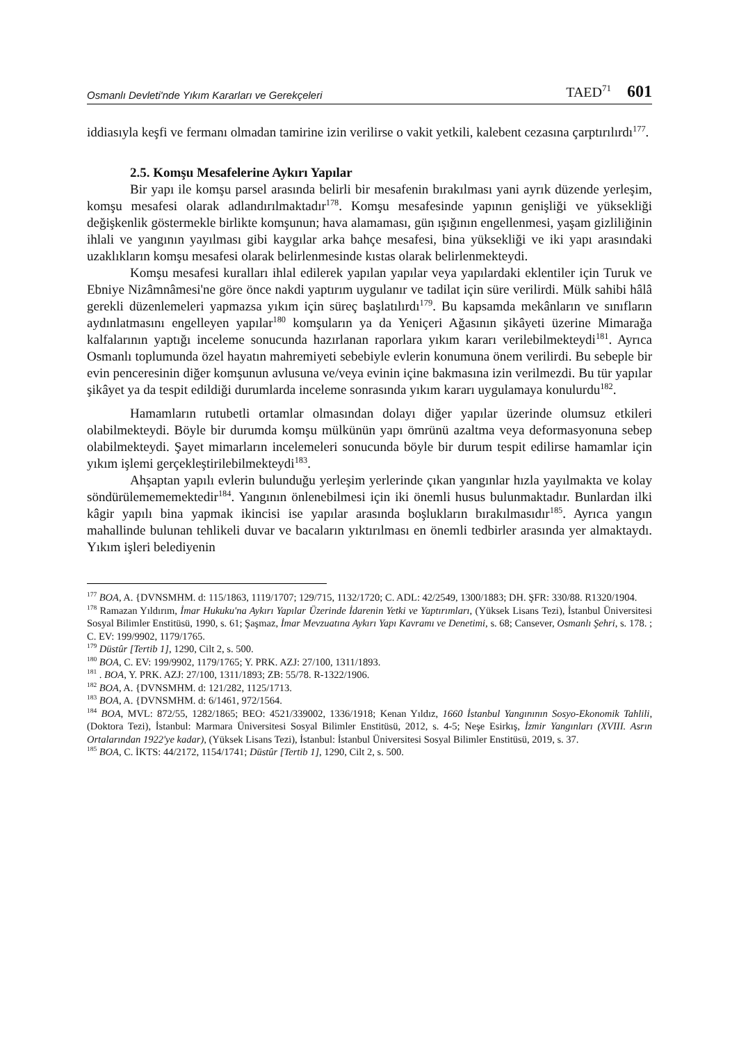Osmanlı Devleti'nde Yıkım Kararları ve Gerekçeleri TAED<sup>71</sup> 601
iddiasıyla keşfi ve fermanı olmadan tamirine izin verilirse o vakit yetkili, kalebent cezasına çarptırılırdı<sup>177</sup>.
2.5. Komşu Mesafelerine Aykırı Yapılar
Bir yapı ile komşu parsel arasında belirli bir mesafenin bırakılması yani ayrık düzende yerleşim, komşu mesafesi olarak adlandırılmaktadır<sup>178</sup>. Komşu mesafesinde yapının genişliği ve yüksekliği değişkenlik göstermekle birlikte komşunun; hava alamaması, gün ışığının engellenmesi, yaşam gizliliğinin ihlali ve yangının yayılması gibi kaygılar arka bahçe mesafesi, bina yüksekliği ve iki yapı arasındaki uzaklıkların komşu mesafesi olarak belirlenmesinde kıstas olarak belirlenmekteydi.
Komşu mesafesi kuralları ihlal edilerek yapılan yapılar veya yapılardaki eklentiler için Turuk ve Ebniye Nizâmnâmesi'ne göre önce nakdi yaptırım uygulanır ve tadilat için süre verilirdi. Mülk sahibi hâlâ gerekli düzenlemeleri yapmazsa yıkım için süreç başlatılırdı<sup>179</sup>. Bu kapsamda mekânların ve sınıfların aydınlatmasını engelleyen yapılar<sup>180</sup> komşuların ya da Yeniçeri Ağasının şikâyeti üzerine Mimarağa kalfalarının yaptığı inceleme sonucunda hazırlanan raporlara yıkım kararı verilebilmekteydi<sup>181</sup>. Ayrıca Osmanlı toplumunda özel hayatın mahremiyeti sebebiyle evlerin konumuna önem verilirdi. Bu sebeple bir evin penceresinin diğer komşunun avlusuna ve/veya evinin içine bakmasına izin verilmezdi. Bu tür yapılar şikâyet ya da tespit edildiği durumlarda inceleme sonrasında yıkım kararı uygulamaya konulurdu<sup>182</sup>.
Hamamların rutubetli ortamlar olmasından dolayı diğer yapılar üzerinde olumsuz etkileri olabilmekteydi. Böyle bir durumda komşu mülkünün yapı ömrünü azaltma veya deformasyonuna sebep olabilmekteydi. Şayet mimarların incelemeleri sonucunda böyle bir durum tespit edilirse hamamlar için yıkım işlemi gerçekleştirilebilmekteydi<sup>183</sup>.
Ahşaptan yapılı evlerin bulunduğu yerleşim yerlerinde çıkan yangınlar hızla yayılmakta ve kolay söndürülemememektedir<sup>184</sup>. Yangının önlenebilmesi için iki önemli husus bulunmaktadır. Bunlardan ilki kâgir yapılı bina yapmak ikincisi ise yapılar arasında boşlukların bırakılmasıdır<sup>185</sup>. Ayrıca yangın mahallinde bulunan tehlikeli duvar ve bacaların yıktırılması en önemli tedbirler arasında yer almaktaydı. Yıkım işleri belediyenin
<sup>177</sup> BOA, A. {DVNSMHM. d: 115/1863, 1119/1707; 129/715, 1132/1720; C. ADL: 42/2549, 1300/1883; DH. ŞFR: 330/88. R1320/1904.
<sup>178</sup> Ramazan Yıldırım, İmar Hukuku'na Aykırı Yapılar Üzerinde İdarenin Yetki ve Yaptırımları, (Yüksek Lisans Tezi), İstanbul Üniversitesi Sosyal Bilimler Enstitüsü, 1990, s. 61; Şaşmaz, İmar Mevzuatına Aykırı Yapı Kavramı ve Denetimi, s. 68; Cansever, Osmanlı Şehri, s. 178. ; C. EV: 199/9902, 1179/1765.
<sup>179</sup> Düstûr [Tertib 1], 1290, Cilt 2, s. 500.
<sup>180</sup> BOA, C. EV: 199/9902, 1179/1765; Y. PRK. AZJ: 27/100, 1311/1893.
<sup>181</sup> . BOA, Y. PRK. AZJ: 27/100, 1311/1893; ZB: 55/78. R-1322/1906.
<sup>182</sup> BOA, A. {DVNSMHM. d: 121/282, 1125/1713.
<sup>183</sup> BOA, A. {DVNSMHM. d: 6/1461, 972/1564.
<sup>184</sup> BOA, MVL: 872/55, 1282/1865; BEO: 4521/339002, 1336/1918; Kenan Yıldız, 1660 İstanbul Yangınının Sosyo-Ekonomik Tahlili, (Doktora Tezi), İstanbul: Marmara Üniversitesi Sosyal Bilimler Enstitüsü, 2012, s. 4-5; Neşe Esirkış, İzmir Yangınları (XVIII. Asrın Ortalarından 1922'ye kadar), (Yüksek Lisans Tezi), İstanbul: İstanbul Üniversitesi Sosyal Bilimler Enstitüsü, 2019, s. 37.
<sup>185</sup> BOA, C. İKTS: 44/2172, 1154/1741; Düstûr [Tertib 1], 1290, Cilt 2, s. 500.